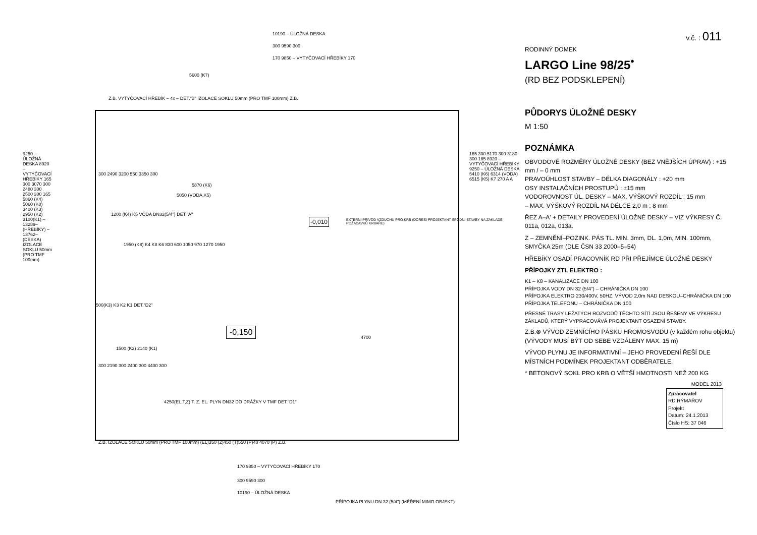10190 – ÚLOŽNÁ DESKA
300 9590 300
170 9850 – VYTYČOVACÍ HŘEBÍKY 170
5600 (K7)
Z.B. VYTYČOVACÍ HŘEBÍK – 4x – DET."B" IZOLACE SOKLU 50mm (PRO TMF 100mm) Z.B.
300 2490 3200 550 3350 300
5870 (K6)
5050 (VODA,K5)
1200 (K4) K5 VODA DN32(5/4") DET."A"
-0,010
EXTERNÍ PŘÍVOD VZDUCHU PRO KRB (DOŘEŠÍ PROJEKTANT SPODNÍ STAVBY NA ZÁKLADĚ POŽADAVKŮ KRBAŘE)
1950 (K8) K4 K8 K6 830 600 1050 970 1270 1950
500(K3) K3 K2 K1 DET."D2"
-0,150
4700
1500 (K2) 2140 (K1)
300 2190 300 2400 300 4400 300
4250(EL,T,Z) T. Z. EL. PLYN DN32 DO DRÁŽKY V TMF DET."D1"
Z.B. IZOLACE SOKLU 50mm (PRO TMF 100mm) (EL)350 (Z)450 (T)550 (P)40 4070 (P) Z.B.
170 9850 – VYTYČOVACÍ HŘEBÍKY 170
300 9590 300
10190 – ÚLOŽNÁ DESKA
PŘÍPOJKA PLYNU DN 32 (5/4") (MĚŘENÍ MIMO OBJEKT)
9250 – ÚLOŽNÁ DESKA 8920 – VYTYČOVACÍ HŘEBÍKY 165 300 3070 300 2480 300 2500 300 165 5860 (K4) 5060 (K8) 3400 (K3) 2950 (K2) 3100(K1) –13289– (HŘEBÍKY) –13762– (DESKA) IZOLACE SOKLU 50mm (PRO TMF 100mm)
165 300 5170 300 3180 300 165 8920 – VYTYČOVACÍ HŘEBÍKY 9250 – ÚLOŽNÁ DESKA 5410 (K6) 6314 (VODA) 6515 (K5) K7 270 A A
v.č. : 011
RODINNÝ DOMEK
LARGO Line 98/25<sup>•</sup>
(RD BEZ PODSKLEPENÍ)
PŮDORYS ÚLOŽNÉ DESKY
M 1:50
POZNÁMKA
OBVODOVÉ ROZMĚRY ÚLOŽNÉ DESKY (BEZ VNĚJŠÍCH ÚPRAV) : +15 mm / – 0 mm
PRAVOÚHLOST STAVBY – DÉLKA DIAGONÁLY : +20 mm
OSY INSTALAČNÍCH PROSTUPŮ : ±15 mm
VODOROVNOST ÚL. DESKY – MAX. VÝŠKOVÝ ROZDÍL : 15 mm
– MAX. VÝŠKOVÝ ROZDÍL NA DÉLCE 2,0 m : 8 mm
ŘEZ A–A' + DETAILY PROVEDENÍ ÚLOŽNÉ DESKY – VIZ VÝKRESY Č. 011a, 012a, 013a.
Z – ZEMNĚNÍ–POZINK. PÁS TL. MIN. 3mm, DL. 1,0m, MIN. 100mm, SMYČKA 25m (DLE ČSN 33 2000–5–54)
HŘEBÍKY OSADÍ PRACOVNÍK RD PŘI PŘEJÍMCE ÚLOŽNÉ DESKY
PŘÍPOJKY ZTI, ELEKTRO :
K1 – K8 – KANALIZACE DN 100
PŘÍPOJKA VODY DN 32 (5/4") – CHRÁNIČKA DN 100
PŘÍPOJKA ELEKTRO 230/400V, 50HZ, VÝVOD 2,0m NAD DESKOU–CHRÁNIČKA DN 100
PŘÍPOJKA TELEFONU – CHRÁNIČKA DN 100
PŘESNÉ TRASY LEŽATÝCH ROZVODŮ TĚCHTO SÍTÍ JSOU ŘEŠENY VE VÝKRESU ZÁKLADŮ, KTERÝ VYPRACOVÁVÁ PROJEKTANT OSAZENÍ STAVBY.
Z.B.⊗ VÝVOD ZEMNÍCÍHO PÁSKU HROMOSVODU (v každém rohu objektu) (VÝVODY MUSÍ BÝT OD SEBE VZDÁLENY MAX. 15 m)
VÝVOD PLYNU JE INFORMATIVNÍ – JEHO PROVEDENÍ ŘEŠÍ DLE MÍSTNÍCH PODMÍNEK PROJEKTANT ODBĚRATELE.
* BETONOVÝ SOKL PRO KRB O VĚTŠÍ HMOTNOSTI NEŽ 200 KG
MODEL 2013
Zpracovatel
RD RÝMAŘOV
Projekt
Datum: 24.1.2013
Číslo HS: 37 046